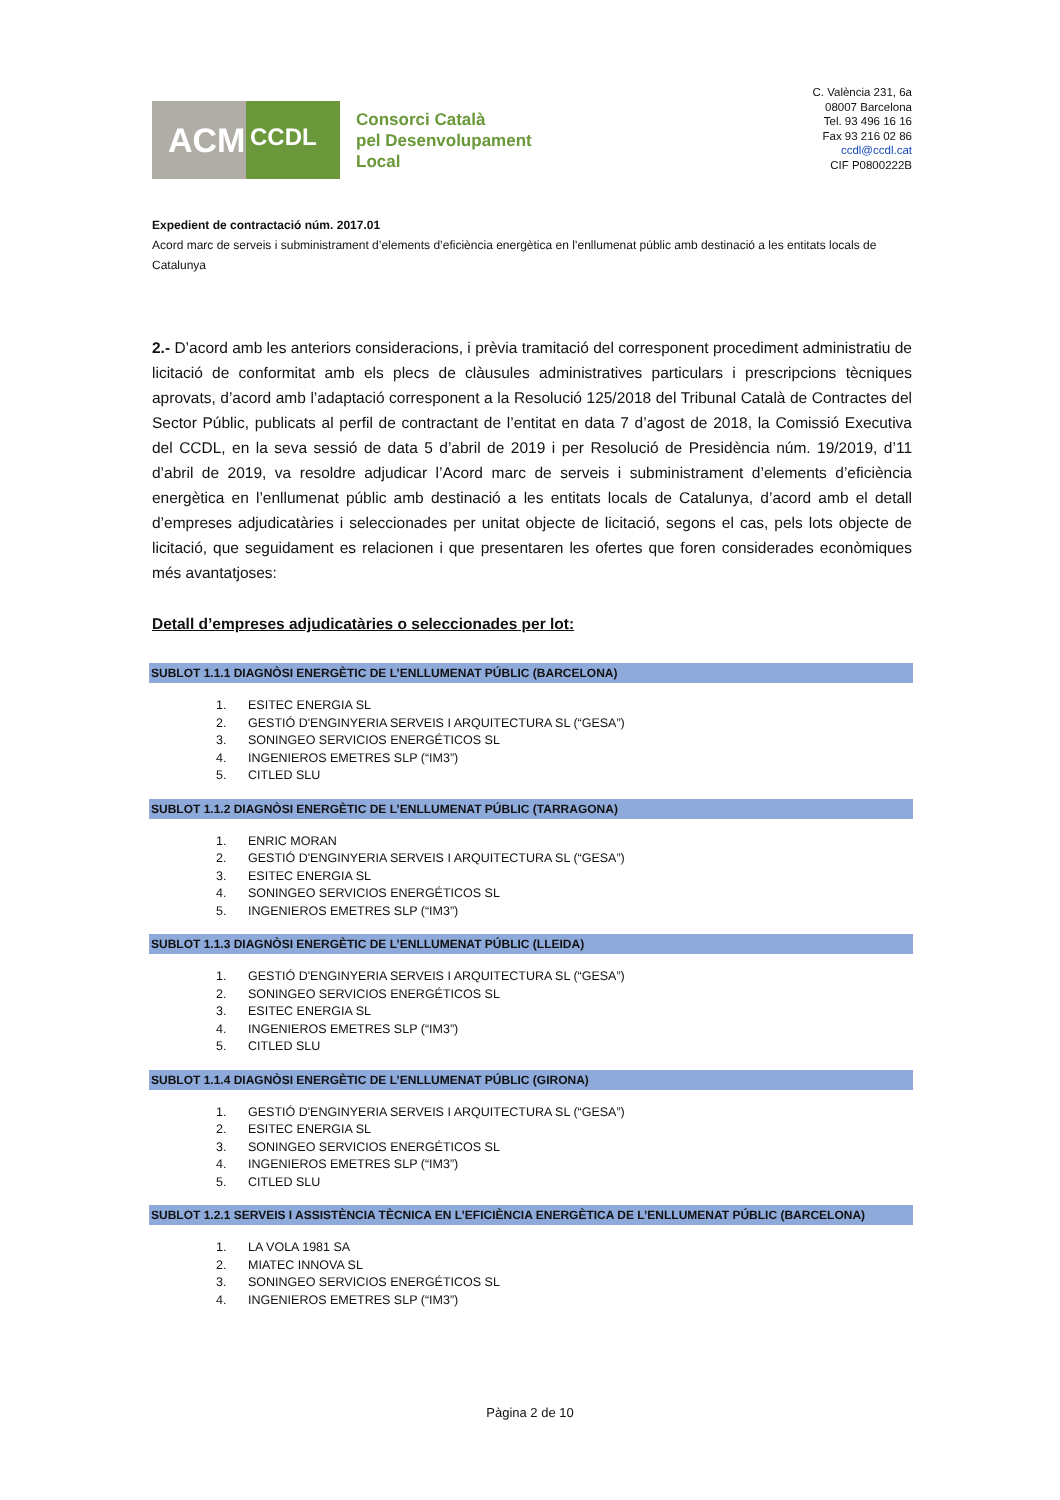ACM
CCDL
Consorci Català
pel Desenvolupament
Local
C. València 231, 6a
08007 Barcelona
Tel. 93 496 16 16
Fax 93 216 02 86
ccdl@ccdl.cat
CIF P0800222B
Expedient de contractació núm. 2017.01
Acord marc de serveis i subministrament d’elements d’eficiència energètica en l’enllumenat públic amb destinació a les entitats locals de Catalunya
2.- D’acord amb les anteriors consideracions, i prèvia tramitació del corresponent procediment administratiu de licitació de conformitat amb els plecs de clàusules administratives particulars i prescripcions tècniques aprovats, d’acord amb l’adaptació corresponent a la Resolució 125/2018 del Tribunal Català de Contractes del Sector Públic, publicats al perfil de contractant de l’entitat en data 7 d’agost de 2018, la Comissió Executiva del CCDL, en la seva sessió de data 5 d’abril de 2019 i per Resolució de Presidència núm. 19/2019, d’11 d’abril de 2019, va resoldre adjudicar l’Acord marc de serveis i subministrament d’elements d’eficiència energètica en l’enllumenat públic amb destinació a les entitats locals de Catalunya, d’acord amb el detall d’empreses adjudicatàries i seleccionades per unitat objecte de licitació, segons el cas, pels lots objecte de licitació, que seguidament es relacionen i que presentaren les ofertes que foren considerades econòmiques més avantatjoses:
Detall d’empreses adjudicatàries o seleccionades per lot:
SUBLOT 1.1.1 DIAGNÒSI ENERGÈTIC DE L’ENLLUMENAT PÚBLIC (BARCELONA)
1. ESITEC ENERGIA SL
2. GESTIÓ D'ENGINYERIA SERVEIS I ARQUITECTURA SL (“GESA”)
3. SONINGEO SERVICIOS ENERGÉTICOS SL
4. INGENIEROS EMETRES SLP (“IM3”)
5. CITLED SLU
SUBLOT 1.1.2 DIAGNÒSI ENERGÈTIC DE L’ENLLUMENAT PÚBLIC (TARRAGONA)
1. ENRIC MORAN
2. GESTIÓ D'ENGINYERIA SERVEIS I ARQUITECTURA SL (“GESA”)
3. ESITEC ENERGIA SL
4. SONINGEO SERVICIOS ENERGÉTICOS SL
5. INGENIEROS EMETRES SLP (“IM3”)
SUBLOT 1.1.3 DIAGNÒSI ENERGÈTIC DE L’ENLLUMENAT PÚBLIC (LLEIDA)
1. GESTIÓ D'ENGINYERIA SERVEIS I ARQUITECTURA SL (“GESA”)
2. SONINGEO SERVICIOS ENERGÉTICOS SL
3. ESITEC ENERGIA SL
4. INGENIEROS EMETRES SLP (“IM3”)
5. CITLED SLU
SUBLOT 1.1.4 DIAGNÒSI ENERGÈTIC DE L’ENLLUMENAT PÚBLIC (GIRONA)
1. GESTIÓ D'ENGINYERIA SERVEIS I ARQUITECTURA SL (“GESA”)
2. ESITEC ENERGIA SL
3. SONINGEO SERVICIOS ENERGÉTICOS SL
4. INGENIEROS EMETRES SLP (“IM3”)
5. CITLED SLU
SUBLOT 1.2.1 SERVEIS I ASSISTÈNCIA TÈCNICA EN L’EFICIÈNCIA ENERGÈTICA DE L’ENLLUMENAT PÚBLIC (BARCELONA)
1. LA VOLA 1981 SA
2. MIATEC INNOVA SL
3. SONINGEO SERVICIOS ENERGÉTICOS SL
4. INGENIEROS EMETRES SLP (“IM3”)
Pàgina 2 de 10